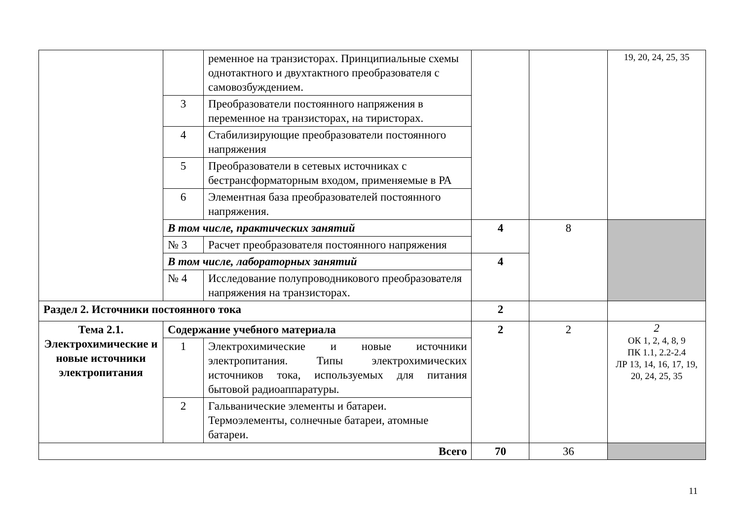| | | ременное на транзисторах. Принципиальные схемы однотактного и двухтактного преобразователя с самовозбуждением. | | | 19, 20, 24, 25, 35 |
| | 3 | Преобразователи постоянного напряжения в переменное на транзисторах, на тиристорах. | | | |
| | 4 | Стабилизирующие преобразователи постоянного напряжения | | | |
| | 5 | Преобразователи в сетевых источниках с бестрансформаторным входом, применяемые в РА | | | |
| | 6 | Элементная база преобразователей постоянного напряжения. | | | |
| | В том числе, практических занятий | | 4 | 8 | |
| | № 3 | Расчет преобразователя постоянного напряжения | | | |
| | В том числе, лабораторных занятий | | 4 | | |
| | № 4 | Исследование полупроводникового преобразователя напряжения на транзисторах. | | | |
| Раздел 2. Источники постоянного тока | | | 2 | | |
| Тема 2.1. Электрохимические и новые источники электропитания | Содержание учебного материала | | 2 | 2 | 2 ОК 1, 2, 4, 8, 9 ПК 1.1, 2.2-2.4 ЛР 13, 14, 16, 17, 19, 20, 24, 25, 35 |
| | 1 | Электрохимические и новые источники электропитания. Типы электрохимических источников тока, используемых для питания бытовой радиоаппаратуры. | | | |
| | 2 | Гальванические элементы и батареи. Термоэлементы, солнечные батареи, атомные батареи. | | | |
| Всего | | | 70 | 36 | |
11